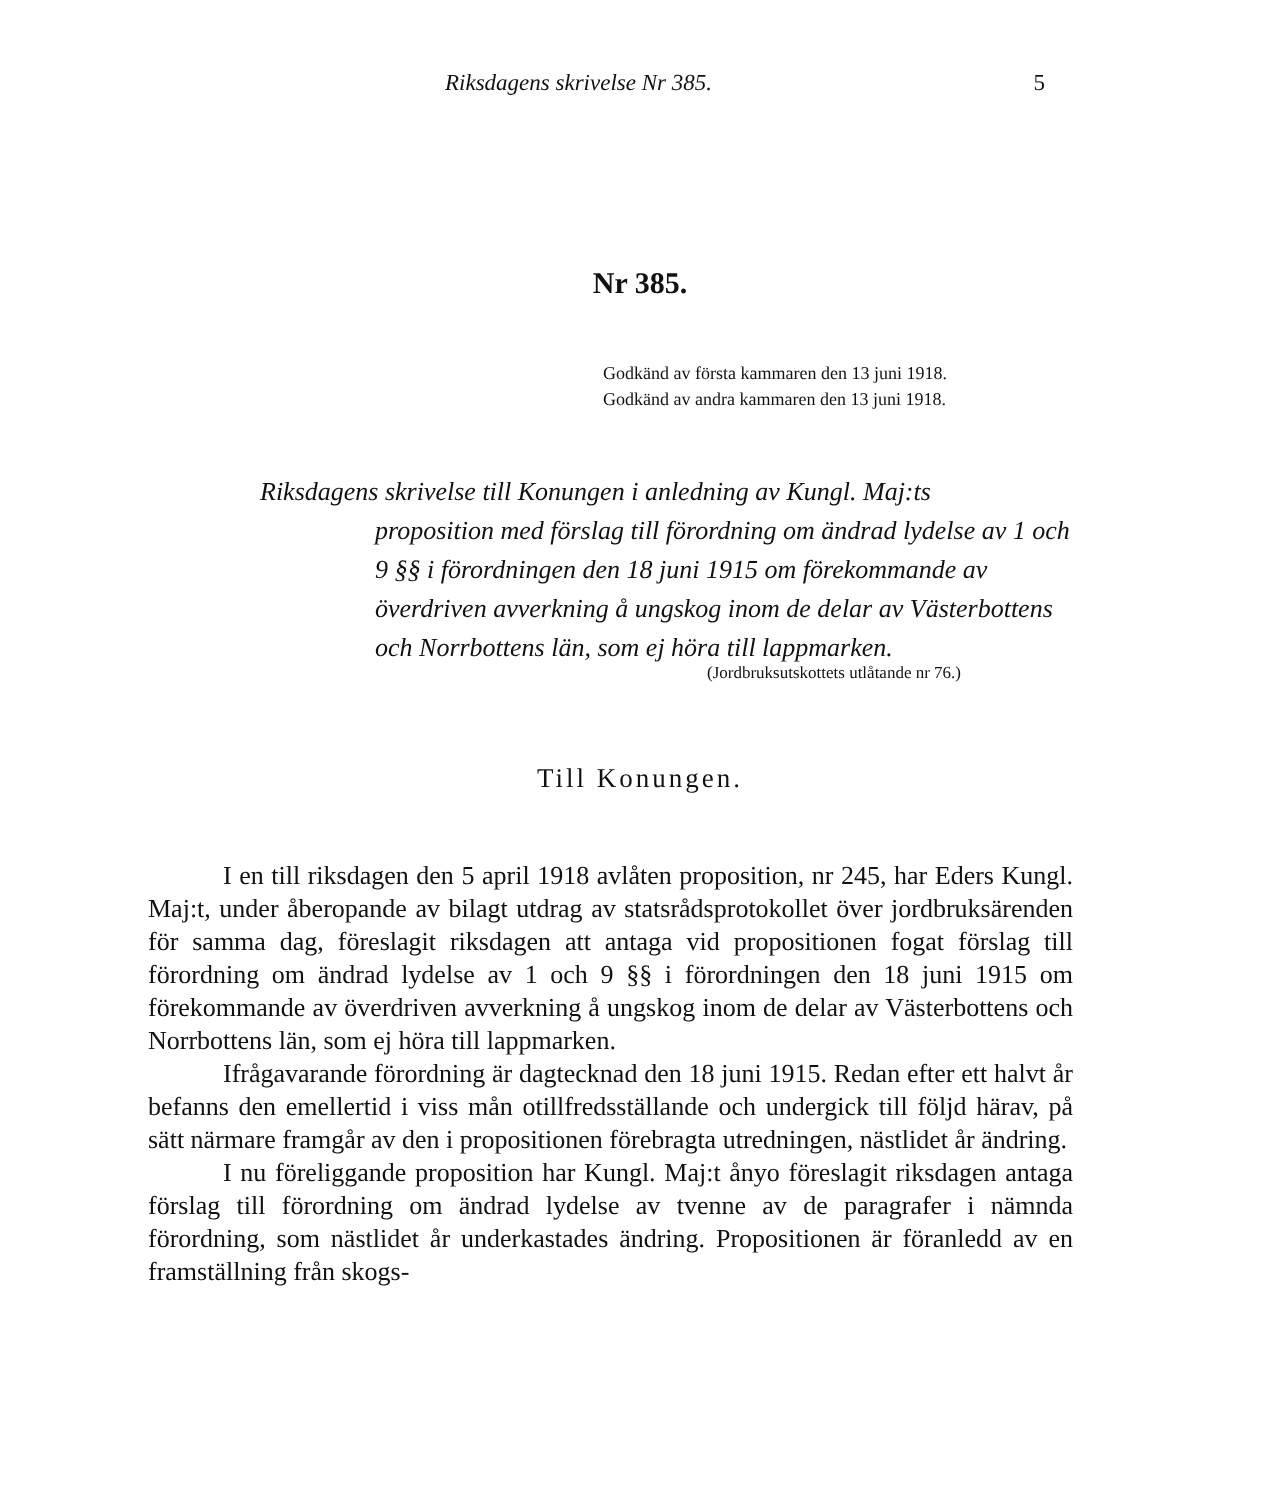Riksdagens skrivelse Nr 385. 5
Nr 385.
Godkänd av första kammaren den 13 juni 1918.
Godkänd av andra kammaren den 13 juni 1918.
Riksdagens skrivelse till Konungen i anledning av Kungl. Maj:ts
proposition med förslag till förordning om ändrad lydelse av 1 och 9 §§ i förordningen den 18 juni 1915 om förekommande av överdriven avverkning å ungskog inom de delar av Västerbottens och Norrbottens län, som ej höra till lappmarken.
(Jordbruksutskottets utlåtande nr 76.)
Till Konungen.
I en till riksdagen den 5 april 1918 avlåten proposition, nr 245, har Eders Kungl. Maj:t, under åberopande av bilagt utdrag av statsrådsprotokollet över jordbruksärenden för samma dag, föreslagit riksdagen att antaga vid propositionen fogat förslag till förordning om ändrad lydelse av 1 och 9 §§ i förordningen den 18 juni 1915 om förekommande av överdriven avverkning å ungskog inom de delar av Västerbottens och Norrbottens län, som ej höra till lappmarken.
Ifrågavarande förordning är dagtecknad den 18 juni 1915. Redan efter ett halvt år befanns den emellertid i viss mån otillfredsställande och undergick till följd härav, på sätt närmare framgår av den i propositionen förebragta utredningen, nästlidet år ändring.
I nu föreliggande proposition har Kungl. Maj:t ånyo föreslagit riksdagen antaga förslag till förordning om ändrad lydelse av tvenne av de paragrafer i nämnda förordning, som nästlidet år underkastades ändring. Propositionen är föranledd av en framställning från skogs-